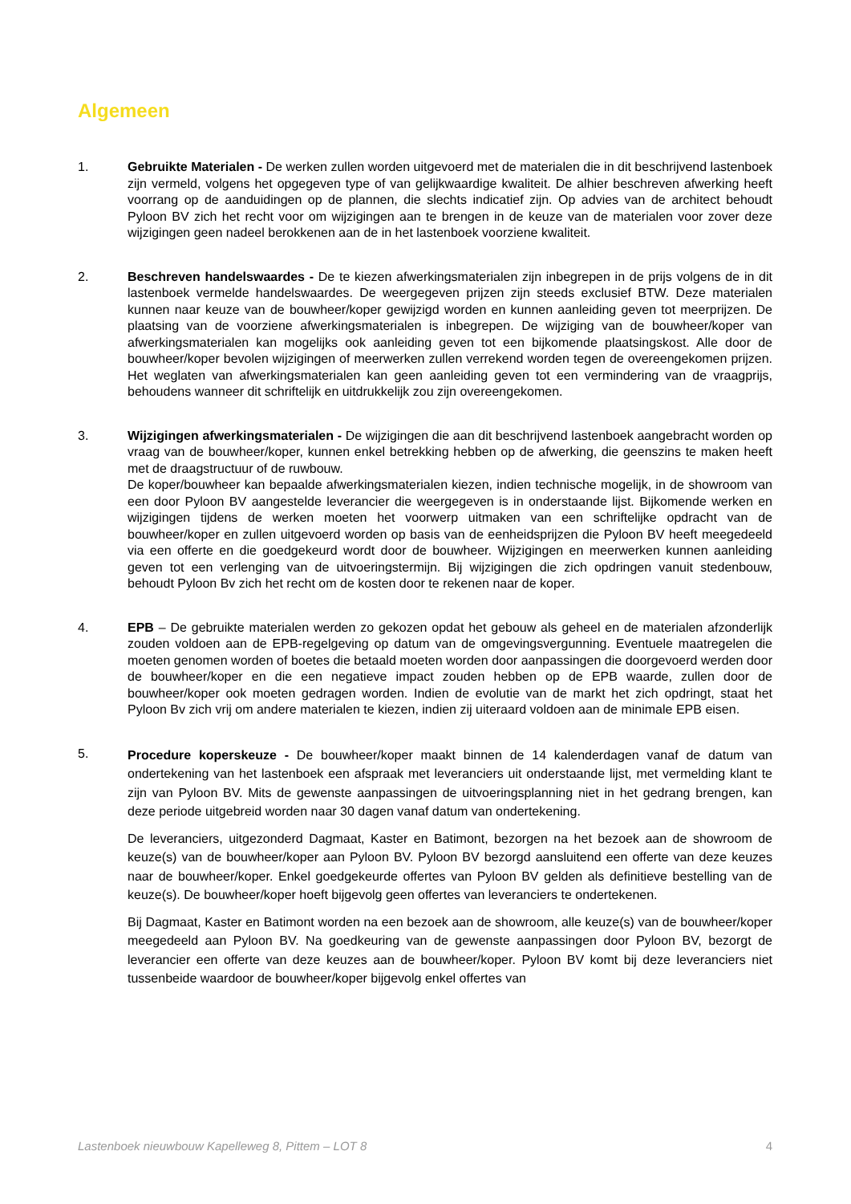Algemeen
1. Gebruikte Materialen - De werken zullen worden uitgevoerd met de materialen die in dit beschrijvend lastenboek zijn vermeld, volgens het opgegeven type of van gelijkwaardige kwaliteit. De alhier beschreven afwerking heeft voorrang op de aanduidingen op de plannen, die slechts indicatief zijn. Op advies van de architect behoudt Pyloon BV zich het recht voor om wijzigingen aan te brengen in de keuze van de materialen voor zover deze wijzigingen geen nadeel berokkenen aan de in het lastenboek voorziene kwaliteit.
2. Beschreven handelswaardes - De te kiezen afwerkingsmaterialen zijn inbegrepen in de prijs volgens de in dit lastenboek vermelde handelswaardes. De weergegeven prijzen zijn steeds exclusief BTW. Deze materialen kunnen naar keuze van de bouwheer/koper gewijzigd worden en kunnen aanleiding geven tot meerprijzen. De plaatsing van de voorziene afwerkingsmaterialen is inbegrepen. De wijziging van de bouwheer/koper van afwerkingsmaterialen kan mogelijks ook aanleiding geven tot een bijkomende plaatsingskost. Alle door de bouwheer/koper bevolen wijzigingen of meerwerken zullen verrekend worden tegen de overeengekomen prijzen. Het weglaten van afwerkingsmaterialen kan geen aanleiding geven tot een vermindering van de vraagprijs, behoudens wanneer dit schriftelijk en uitdrukkelijk zou zijn overeengekomen.
3. Wijzigingen afwerkingsmaterialen - De wijzigingen die aan dit beschrijvend lastenboek aangebracht worden op vraag van de bouwheer/koper, kunnen enkel betrekking hebben op de afwerking, die geenszins te maken heeft met de draagstructuur of de ruwbouw.
De koper/bouwheer kan bepaalde afwerkingsmaterialen kiezen, indien technische mogelijk, in de showroom van een door Pyloon BV aangestelde leverancier die weergegeven is in onderstaande lijst. Bijkomende werken en wijzigingen tijdens de werken moeten het voorwerp uitmaken van een schriftelijke opdracht van de bouwheer/koper en zullen uitgevoerd worden op basis van de eenheidsprijzen die Pyloon BV heeft meegedeeld via een offerte en die goedgekeurd wordt door de bouwheer. Wijzigingen en meerwerken kunnen aanleiding geven tot een verlenging van de uitvoeringstermijn. Bij wijzigingen die zich opdringen vanuit stedenbouw, behoudt Pyloon Bv zich het recht om de kosten door te rekenen naar de koper.
4. EPB – De gebruikte materialen werden zo gekozen opdat het gebouw als geheel en de materialen afzonderlijk zouden voldoen aan de EPB-regelgeving op datum van de omgevingsvergunning. Eventuele maatregelen die moeten genomen worden of boetes die betaald moeten worden door aanpassingen die doorgevoerd werden door de bouwheer/koper en die een negatieve impact zouden hebben op de EPB waarde, zullen door de bouwheer/koper ook moeten gedragen worden. Indien de evolutie van de markt het zich opdringt, staat het Pyloon Bv zich vrij om andere materialen te kiezen, indien zij uiteraard voldoen aan de minimale EPB eisen.
5.
Procedure koperskeuze - De bouwheer/koper maakt binnen de 14 kalenderdagen vanaf de datum van ondertekening van het lastenboek een afspraak met leveranciers uit onderstaande lijst, met vermelding klant te zijn van Pyloon BV. Mits de gewenste aanpassingen de uitvoeringsplanning niet in het gedrang brengen, kan deze periode uitgebreid worden naar 30 dagen vanaf datum van ondertekening.
De leveranciers, uitgezonderd Dagmaat, Kaster en Batimont, bezorgen na het bezoek aan de showroom de keuze(s) van de bouwheer/koper aan Pyloon BV. Pyloon BV bezorgd aansluitend een offerte van deze keuzes naar de bouwheer/koper. Enkel goedgekeurde offertes van Pyloon BV gelden als definitieve bestelling van de keuze(s). De bouwheer/koper hoeft bijgevolg geen offertes van leveranciers te ondertekenen.
Bij Dagmaat, Kaster en Batimont worden na een bezoek aan de showroom, alle keuze(s) van de bouwheer/koper meegedeeld aan Pyloon BV. Na goedkeuring van de gewenste aanpassingen door Pyloon BV, bezorgt de leverancier een offerte van deze keuzes aan de bouwheer/koper. Pyloon BV komt bij deze leveranciers niet tussenbeide waardoor de bouwheer/koper bijgevolg enkel offertes van
Lastenboek nieuwbouw Kapelleweg 8, Pittem – LOT 8 4